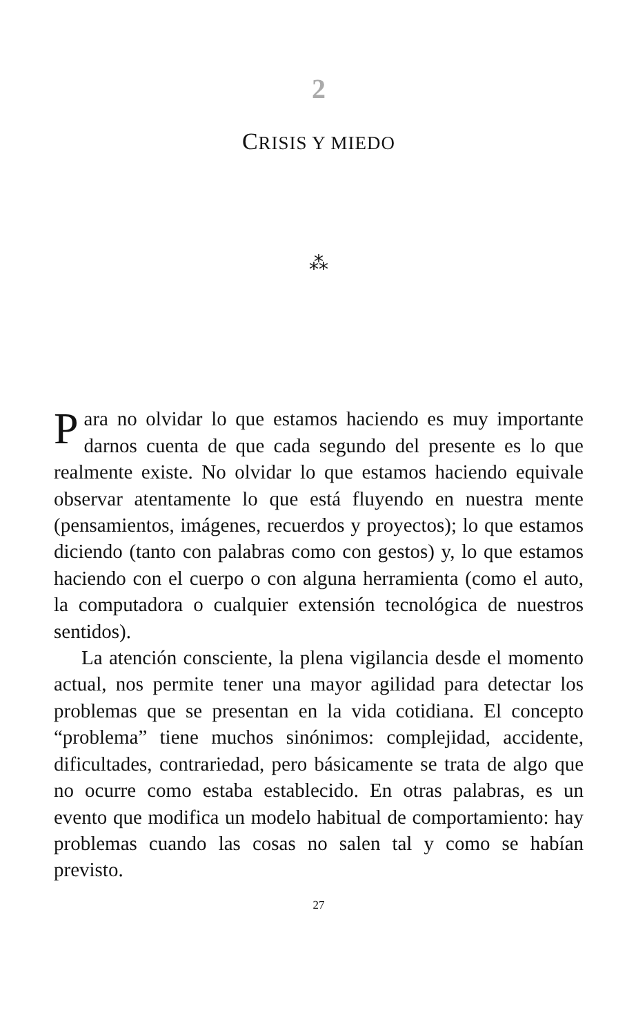2
CRISIS Y MIEDO
⁂
Para no olvidar lo que estamos haciendo es muy importante darnos cuenta de que cada segundo del presente es lo que realmente existe. No olvidar lo que estamos haciendo equivale observar atentamente lo que está fluyendo en nuestra mente (pensamientos, imágenes, recuerdos y proyectos); lo que estamos diciendo (tanto con palabras como con gestos) y, lo que estamos haciendo con el cuerpo o con alguna herramienta (como el auto, la computadora o cualquier extensión tecnológica de nuestros sentidos).
La atención consciente, la plena vigilancia desde el momento actual, nos permite tener una mayor agilidad para detectar los problemas que se presentan en la vida cotidiana. El concepto “problema” tiene muchos sinónimos: complejidad, accidente, dificultades, contrariedad, pero básicamente se trata de algo que no ocurre como estaba establecido. En otras palabras, es un evento que modifica un modelo habitual de comportamiento: hay problemas cuando las cosas no salen tal y como se habían previsto.
27